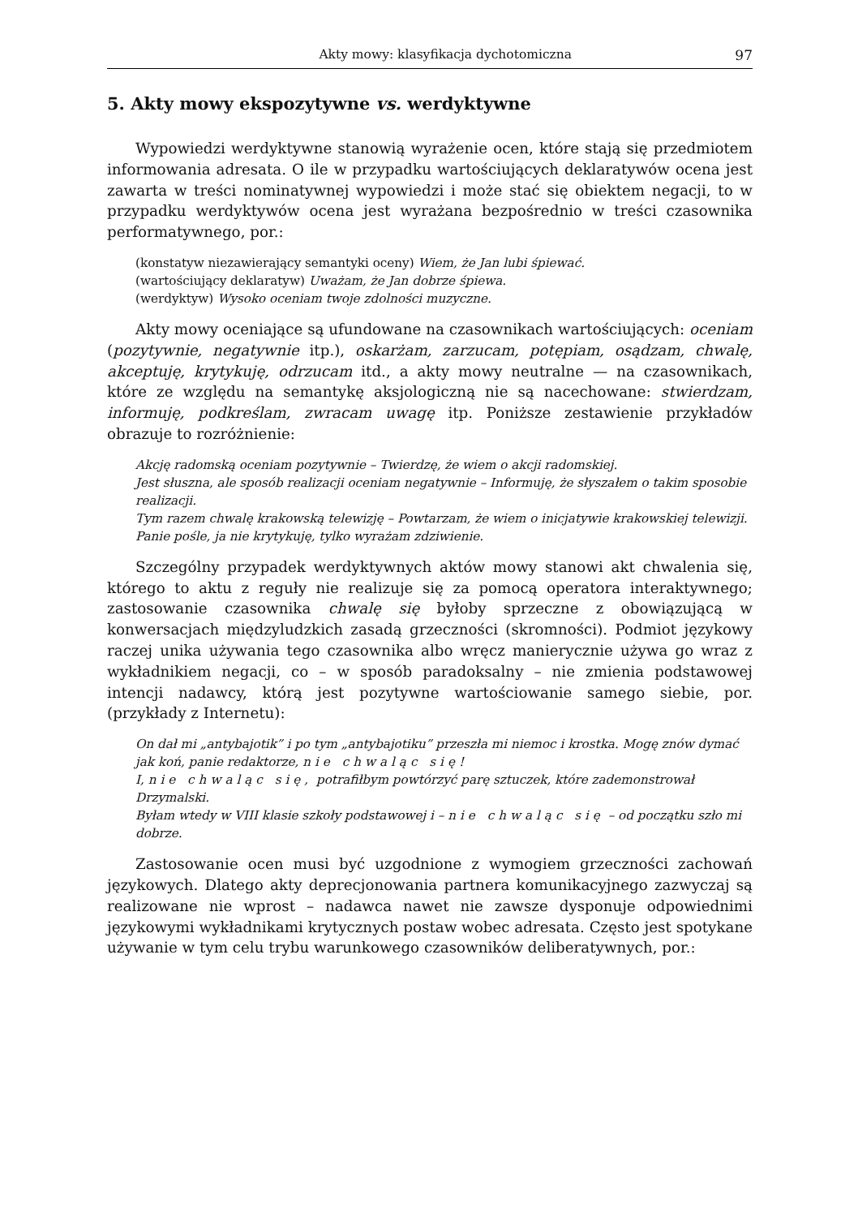Akty mowy: klasyfikacja dychotomiczna 97
5. Akty mowy ekspozytywne vs. werdyktywne
Wypowiedzi werdyktywne stanowią wyrażenie ocen, które stają się przedmiotem informowania adresata. O ile w przypadku wartościujących deklaratywów ocena jest zawarta w treści nominatywnej wypowiedzi i może stać się obiektem negacji, to w przypadku werdyktywów ocena jest wyrażana bezpośrednio w treści czasownika performatywnego, por.:
(konstatyw niezawierający semantyki oceny) Wiem, że Jan lubi śpiewać.
(wartościujący deklaratyw) Uważam, że Jan dobrze śpiewa.
(werdyktyw) Wysoko oceniam twoje zdolności muzyczne.
Akty mowy oceniające są ufundowane na czasownikach wartościujących: oceniam (pozytywnie, negatywnie itp.), oskarżam, zarzucam, potępiam, osądzam, chwalę, akceptuję, krytykuję, odrzucam itd., a akty mowy neutralne — na czasownikach, które ze względu na semantykę aksjologiczną nie są nacechowane: stwierdzam, informuję, podkreślam, zwracam uwagę itp. Poniższe zestawienie przykładów obrazuje to rozróżnienie:
Akcję radomską oceniam pozytywnie – Twierdzę, że wiem o akcji radomskiej.
Jest słuszna, ale sposób realizacji oceniam negatywnie – Informuję, że słyszałem o takim sposobie realizacji.
Tym razem chwalę krakowską telewizję – Powtarzam, że wiem o inicjatywie krakowskiej telewizji.
Panie pośle, ja nie krytykuję, tylko wyrażam zdziwienie.
Szczególny przypadek werdyktywnych aktów mowy stanowi akt chwalenia się, którego to aktu z reguły nie realizuje się za pomocą operatora interaktywnego; zastosowanie czasownika chwalę się byłoby sprzeczne z obowiązującą w konwersacjach międzyludzkich zasadą grzeczności (skromności). Podmiot językowy raczej unika używania tego czasownika albo wręcz manierycznie używa go wraz z wykładnikiem negacji, co – w sposób paradoksalny – nie zmienia podstawowej intencji nadawcy, którą jest pozytywne wartościowanie samego siebie, por. (przykłady z Internetu):
On dał mi „antybajotik” i po tym „antybajotiku” przeszła mi niemoc i krostka. Mogę znów dymać jak koń, panie redaktorze, nie chwaląc się!
I, nie chwaląc się, potrafiłbym powtórzyć parę sztuczek, które zademonstrował Drzymalski.
Byłam wtedy w VIII klasie szkoły podstawowej i – nie chwaląc się – od początku szło mi dobrze.
Zastosowanie ocen musi być uzgodnione z wymogiem grzeczności zachowań językowych. Dlatego akty deprecjonowania partnera komunikacyjnego zazwyczaj są realizowane nie wprost – nadawca nawet nie zawsze dysponuje odpowiednimi językowymi wykładnikami krytycznych postaw wobec adresata. Często jest spotykane używanie w tym celu trybu warunkowego czasowników deliberatywnych, por.: